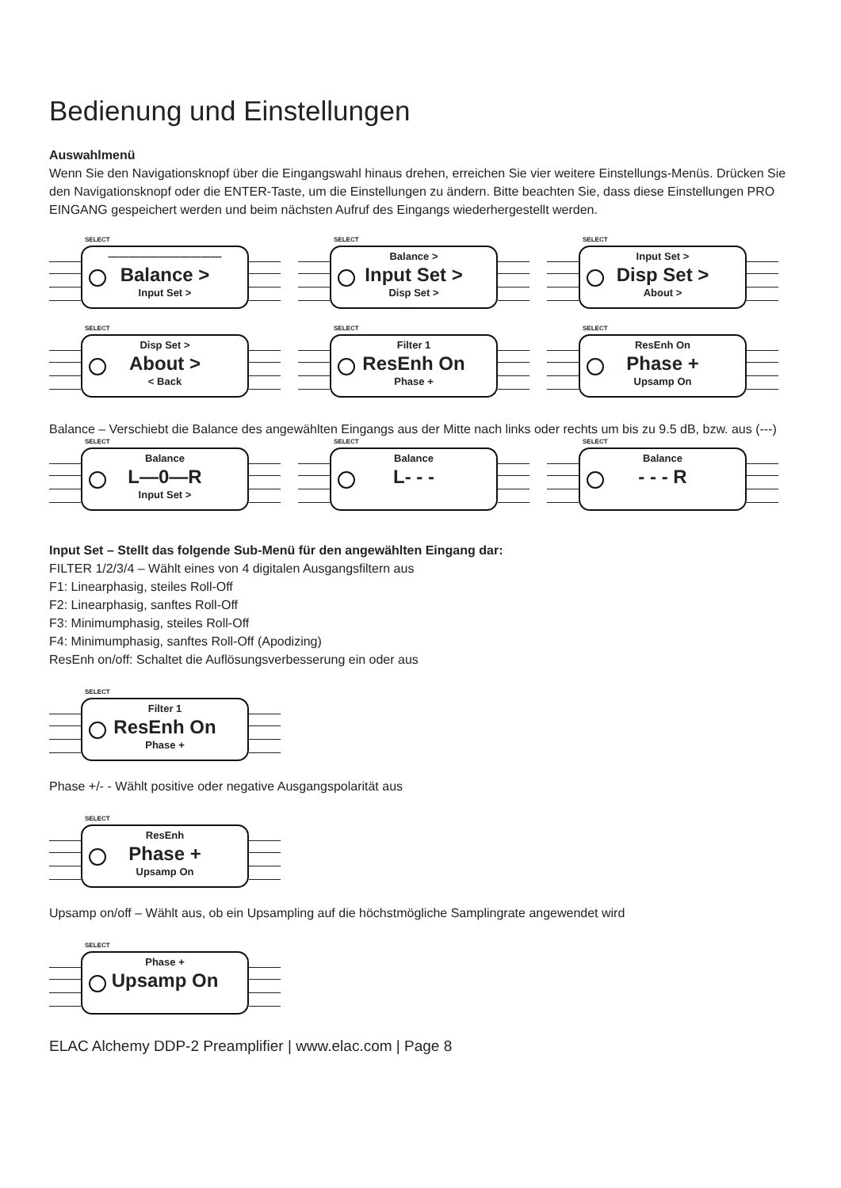Bedienung und Einstellungen
Auswahlmenü
Wenn Sie den Navigationsknopf über die Eingangswahl hinaus drehen, erreichen Sie vier weitere Einstellungs-Menüs. Drücken Sie den Navigationsknopf oder die ENTER-Taste, um die Einstellungen zu ändern. Bitte beachten Sie, dass diese Einstellungen PRO EINGANG gespeichert werden und beim nächsten Aufruf des Eingangs wiederhergestellt werden.
SELECT
———————————
Balance >
Input Set >
SELECT
Balance >
Input Set >
Disp Set >
SELECT
Input Set >
Disp Set >
About >
SELECT
Disp Set >
About >
< Back
SELECT
Filter 1
ResEnh On
Phase +
SELECT
ResEnh On
Phase +
Upsamp On
Balance – Verschiebt die Balance des angewählten Eingangs aus der Mitte nach links oder rechts um bis zu 9.5 dB, bzw. aus (---)
SELECT
Balance
L—0—R
Input Set >
SELECT
Balance
L- - -
SELECT
Balance
- - - R
Input Set – Stellt das folgende Sub-Menü für den angewählten Eingang dar:
FILTER 1/2/3/4 – Wählt eines von 4 digitalen Ausgangsfiltern aus
F1: Linearphasig, steiles Roll-Off
F2: Linearphasig, sanftes Roll-Off
F3: Minimumphasig, steiles Roll-Off
F4: Minimumphasig, sanftes Roll-Off (Apodizing)
ResEnh on/off: Schaltet die Auflösungsverbesserung ein oder aus
SELECT
Filter 1
ResEnh On
Phase +
Phase +/- - Wählt positive oder negative Ausgangspolarität aus
SELECT
ResEnh
Phase +
Upsamp On
Upsamp on/off – Wählt aus, ob ein Upsampling auf die höchstmögliche Samplingrate angewendet wird
SELECT
Phase +
Upsamp On
ELAC Alchemy DDP-2 Preamplifier | www.elac.com | Page 8